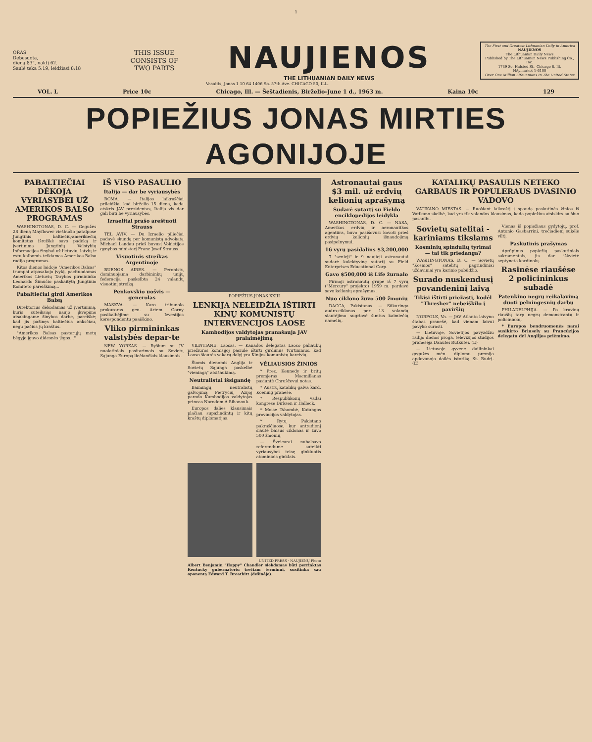1
ORAS
Debesuota,
dieną 83°, naktį 62.
Saulė teka 5:19, leidžiasi 8:18
THIS ISSUE
CONSISTS OF
TWO PARTS
NAUJIENOS
THE LITHUANIAN DAILY NEWS
The First and Greatest Lithuanian Daily in America
NAUJIENOS
The Lithuanian Daily News
Published by The Lithuanian News Publishing Co., Inc.
1739 So. Halsted St., Chicago 8, Ill.
HAymarket 1-6100
Over One Million Lithuanians In The United States
Vasaitis, Jonas 1 10 64 1406 So. 57th Ave. CHICAGO 50, ILL.
VOL. L Price 10c Chicago, Ill. — Šeštadienis, Birželio-June 1 d., 1963 m. Kaina 10c 129
POPIEŽIUS JONAS MIRTIES AGONIJOJE
PABALTIEČIAI DĖKOJA VYRIASYBEI UŽ AMERIKOS BALSO PROGRAMAS
WASHINGTONAS, D. C. — Gegužės 28 dieną Mayflower viešbučio patalpose Jungtinis baltiečių-amerikiečių komitetas išreiškė savo padėką ir įvertinimą Jungtinių Valstybių Informacijos žinybai už lietuvių, latvių ir estų kalbomis teikiamas Amerikos Balso radijo programas.
Kitos dienos laidoje "Amerikos Balsas" trumpai atpasakojo įvykį, pacituodamas Amerikos Lietuvių Tarybos pirmininko Leonardo Šimučio paskaitytą Jungtinio Komiteto pareiškimą...
Pabaltiečiai girdi Amerikos Balsą
Direktorius dėkodamas už įvertinimą, kuris suteiksiąs naujo įkvėpimo atsakingame žinybos darbe, pareiškė; kad jis pažinęs baltiečius anksčiau, negu pačius jų kraštus.
"Amerikos Balsas pastarųjų metų bėgyje įgavo didesnės jėgos..."
IŠ VISO PASAULIO
Italija — dar be vyriausybės
ROMA. — Italijos laikraščiai prileidžia, kad birželio 15 dieną, kada atskris JAV prezidentas, Italija vis dar gali būti be vyriausybės.
Izraelitai prašo areštuoti Strauss
TEL AVIV. — Du Izraelio piliečiai padavė skundą per komunistą advokatą Michael Landau prieš buvusį Vokietijos gynybos ministerį Franz Josef Strauss.
Visuotinis streikas Argentinoje
BUENOS AIRES. — Peronistų dominuojama darbininkų unijų federacija paskelbta 24 valandų visuotinį streiką.
Penkovskio uošvis — generolas
MASKVA. — Karo tribunolo prokuroras gen. Artem Gorny pasikalbėjime su Izvestijos korespondentu paaiškino.
Vliko pirmininkas valstybės depar-te
NEW YORKAS. — Ryšium su JV nuolatiniais pasitarimais su Sovietų Sąjunga Europą liečiančiais klausimais.
POPIEŽIUS JONAS XXIII
LENKIJA NELEIDŽIA IŠTIRTI KINŲ KOMUNISTŲ INTERVENCIJOS LAOSE
Kambodijos valdytojas pranašauja JAV pralaimėjimą
VIENTIANE, Laosas. — Kanados delegatas Laoso paliaubų priežiūros komisijoj pasiūlė ištirti girdimus tvirtinimus, kad Laoso šiaurės vakarų dalyj yra Kinijos komunistų kareivių.
Šiomis dienomis Anglija ir Sovietų Sąjunga paskelbė "vieningą" atsišaukimą.
Neutralistai išsigandę
Baimingų neutralistų galvojimą Pietryčių Azijoj parodo Kambodijos valdytojas princas Norodom A Sihanouk.
Europos dalies klausimais plačiau supažindintų ir kitų kraštų diplomatijas.
VĖLIAUSIOS ŽINIOS
* Prez. Kennedy ir britų premjeras Macmillanas pasiuntė Chruščevui notas.
* Austrų katalikų galva kard. Koening pranešė.
* Respublikonų vadai kongrese Dirksen ir Halleck.
* Moisė Tshombė, Katangos provincijos valdytojas.
* Rytų Pakistano pakraščiuose, kur antradienį siautė baisus ciklonas ir žuvo 500 žmonių.
— Šveicarai nubalsavo referendume suteikti vyriausybei teisę ginkluotis atominiais ginklais.
UNITED PRESS · NAUJIENŲ Photo
Albert Benjamin "Happy" Chandler siekdamas būti perrinktas Kentucky gubernatoriu trečiam terminui, susitinka sau oponentą Edward T. Breathitt (dešinėje).
Astronautai gaus $3 mil. už erdvių kelionių aprašymą
Sudarė sutartį su Fieldo enciklopedijos leidykla
WASHINGTONAS, D. C. — NASA, Amerikos erdvių ir aeronautikos agentūra, buvo pasišovusi kovoti prieš erdvių kelionių išnaudojimą pasipelnymui.
16 vyrų pasidalins $3,200,000
7 "senieji" ir 9 naujieji astronautai sudarė kolektyvinę sutartį su Field Enterprises Educational Corp.
Gavo $500,000 iš Life žurnalo
Pirmoji astronautų grupė iš 7 vyrų ("Mercury" projekto) 1959 m. pardavė savo kelionių aprašymus.
Nuo ciklono žuvo 500 žmonių
DACCA, Pakistanas. — Sūkuringa audra-ciklonas per 13 valandų siautėjimo sugriovė šimtus kaimiečių namelių.
KATALIKŲ PASAULIS NETEKO GARBAUS IR POPULERAUS DVASINIO VADOVO
VATIKANO MIESTAS. — Ruošiant laikraštį į spaudą paskutinės žinios iš Vatikano skelbė, kad yra tik valandos klausimas, kada popiežius atsiskirs su šiuo pasauliu.
Sovietų satelitai - kariniams tikslams
Kosminių spindulių tyrimai — tai tik priedanga?
WASHINGTONAS, D. C. — Sovietų "Kosmos" satelitų pagrindiniai uždaviniai yra karinio pobūdžio.
Surado nuskendusį povandeninį laivą
Tikisi ištirti priežastį, kodėl "Thresher" nebeiškilo į paviršių
NORFOLK, Va. — JAV Atlanto laivyno štabas pranešė, kad vienam laivui pavyko surasti.
— Lietuvoje, Sovietijos pavyzdžiu radijo dienos proga, televizijos studijos pranešėja Danutei Rutkutei. (E)
— Lietuvoje gyvenę dailininkai gegužės mėn. diplomu premija apdovanojo dailės istoriką St. Budrį. (E)
Vienas iš popiežiaus gydytojų, prof. Antonio Gasbarrini, trečiadienį sukėlė viltį.
Paskutinis prašymas
Aprūpinus popiežių paskutiniais sakramentais, jis dar iškvietė septynetą kardinolų.
Rasinėse riaušėse 2 policininkus subadė
Patenkino negrų reikalavimą duoti pelningesnių darbų
PHILADELPHIJA. — Po kruvinų riaušių tarp negrų demonstrantų ir policininkų.
* Europos bendruomenės narai susikirto Briusely su Prancūzijos delegatu dėl Anglijos priėmimo.